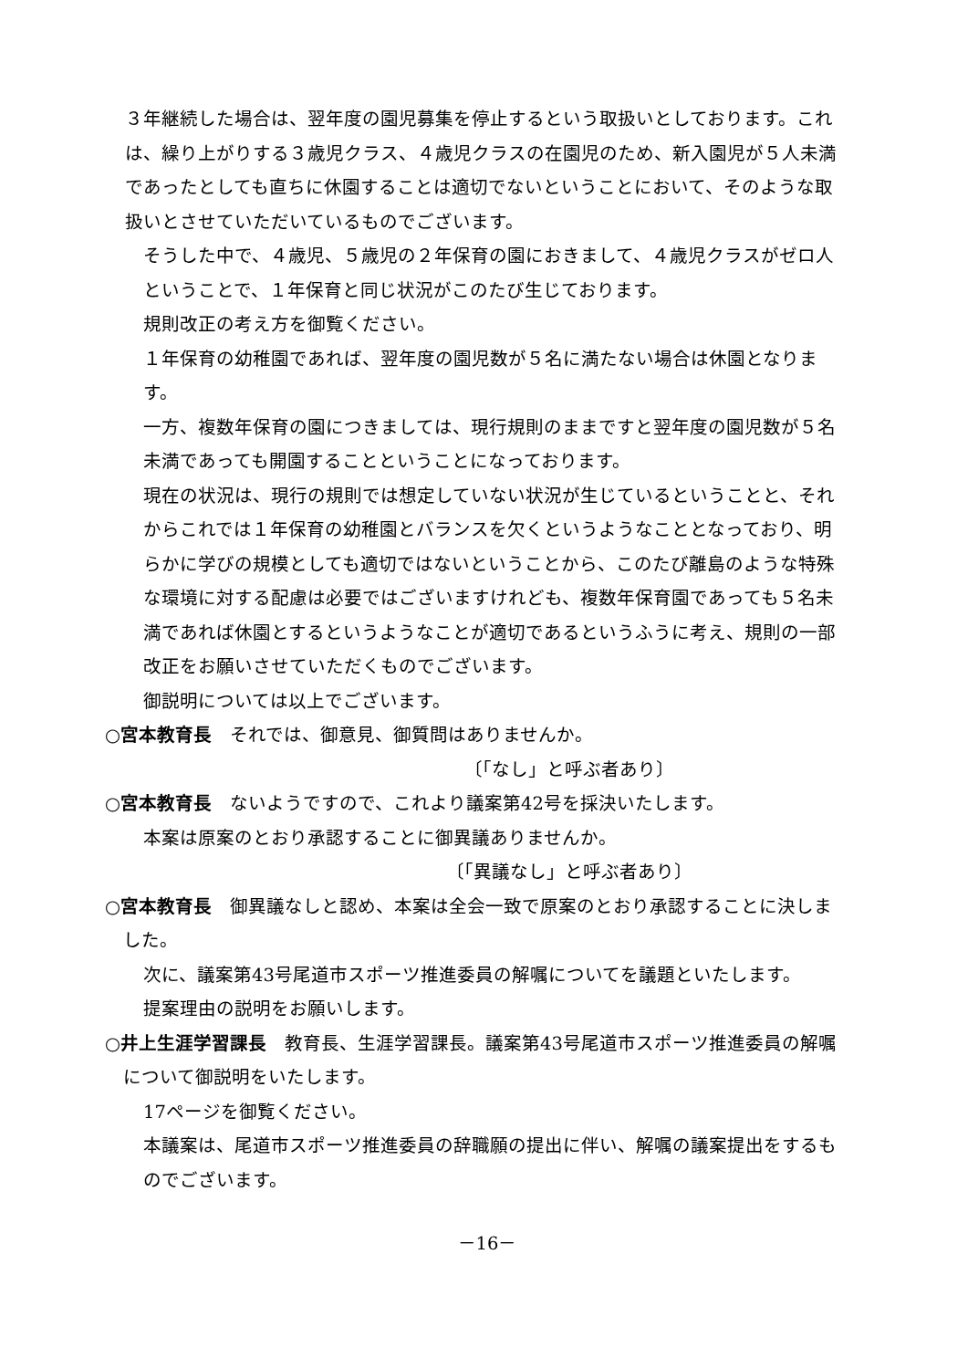３年継続した場合は、翌年度の園児募集を停止するという取扱いとしております。これは、繰り上がりする３歳児クラス、４歳児クラスの在園児のため、新入園児が５人未満であったとしても直ちに休園することは適切でないということにおいて、そのような取扱いとさせていただいているものでございます。
そうした中で、４歳児、５歳児の２年保育の園におきまして、４歳児クラスがゼロ人ということで、１年保育と同じ状況がこのたび生じております。
規則改正の考え方を御覧ください。
１年保育の幼稚園であれば、翌年度の園児数が５名に満たない場合は休園となります。
一方、複数年保育の園につきましては、現行規則のままですと翌年度の園児数が５名未満であっても開園することということになっております。
現在の状況は、現行の規則では想定していない状況が生じているということと、それからこれでは１年保育の幼稚園とバランスを欠くというようなこととなっており、明らかに学びの規模としても適切ではないということから、このたび離島のような特殊な環境に対する配慮は必要ではございますけれども、複数年保育園であっても５名未満であれば休園とするというようなことが適切であるというふうに考え、規則の一部改正をお願いさせていただくものでございます。
御説明については以上でございます。
○宮本教育長　それでは、御意見、御質問はありませんか。
〔「なし」と呼ぶ者あり〕
○宮本教育長　ないようですので、これより議案第42号を採決いたします。
本案は原案のとおり承認することに御異議ありませんか。
〔「異議なし」と呼ぶ者あり〕
○宮本教育長　御異議なしと認め、本案は全会一致で原案のとおり承認することに決しました。
次に、議案第43号尾道市スポーツ推進委員の解嘱についてを議題といたします。
提案理由の説明をお願いします。
○井上生涯学習課長　教育長、生涯学習課長。議案第43号尾道市スポーツ推進委員の解嘱について御説明をいたします。
17ページを御覧ください。
本議案は、尾道市スポーツ推進委員の辞職願の提出に伴い、解嘱の議案提出をするものでございます。
－16－